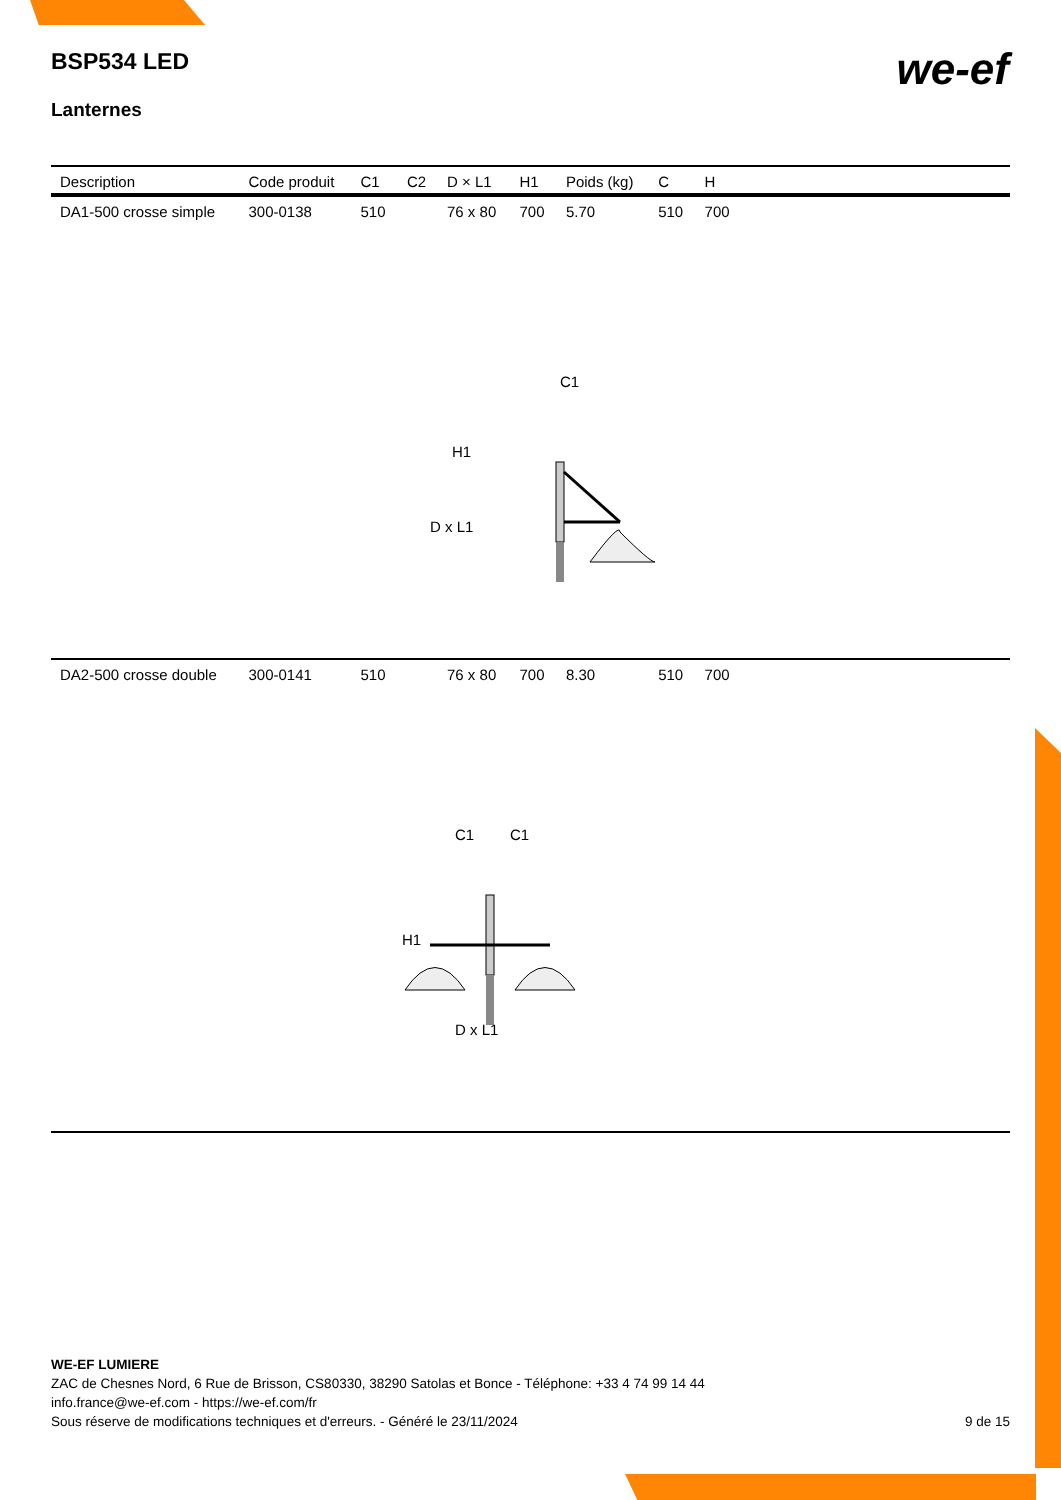BSP534 LED
Lanternes
we-ef
| Description | Code produit | C1 | C2 | D × L1 | H1 | Poids (kg) | C | H | |
| --- | --- | --- | --- | --- | --- | --- | --- | --- | --- |
| DA1-500 crosse simple | 300-0138 | 510 | | 76 x 80 | 700 | 5.70 | 510 | 700 | |
| C1 H1 D x L1 | | | | | | | | | |
| DA2-500 crosse double | 300-0141 | 510 | | 76 x 80 | 700 | 8.30 | 510 | 700 | |
| C1 C1 H1 D x L1 | | | | | | | | | |
WE-EF LUMIERE
ZAC de Chesnes Nord, 6 Rue de Brisson, CS80330, 38290 Satolas et Bonce - Téléphone: +33 4 74 99 14 44
info.france@we-ef.com - https://we-ef.com/fr
Sous réserve de modifications techniques et d'erreurs. - Généré le 23/11/2024 9 de 15